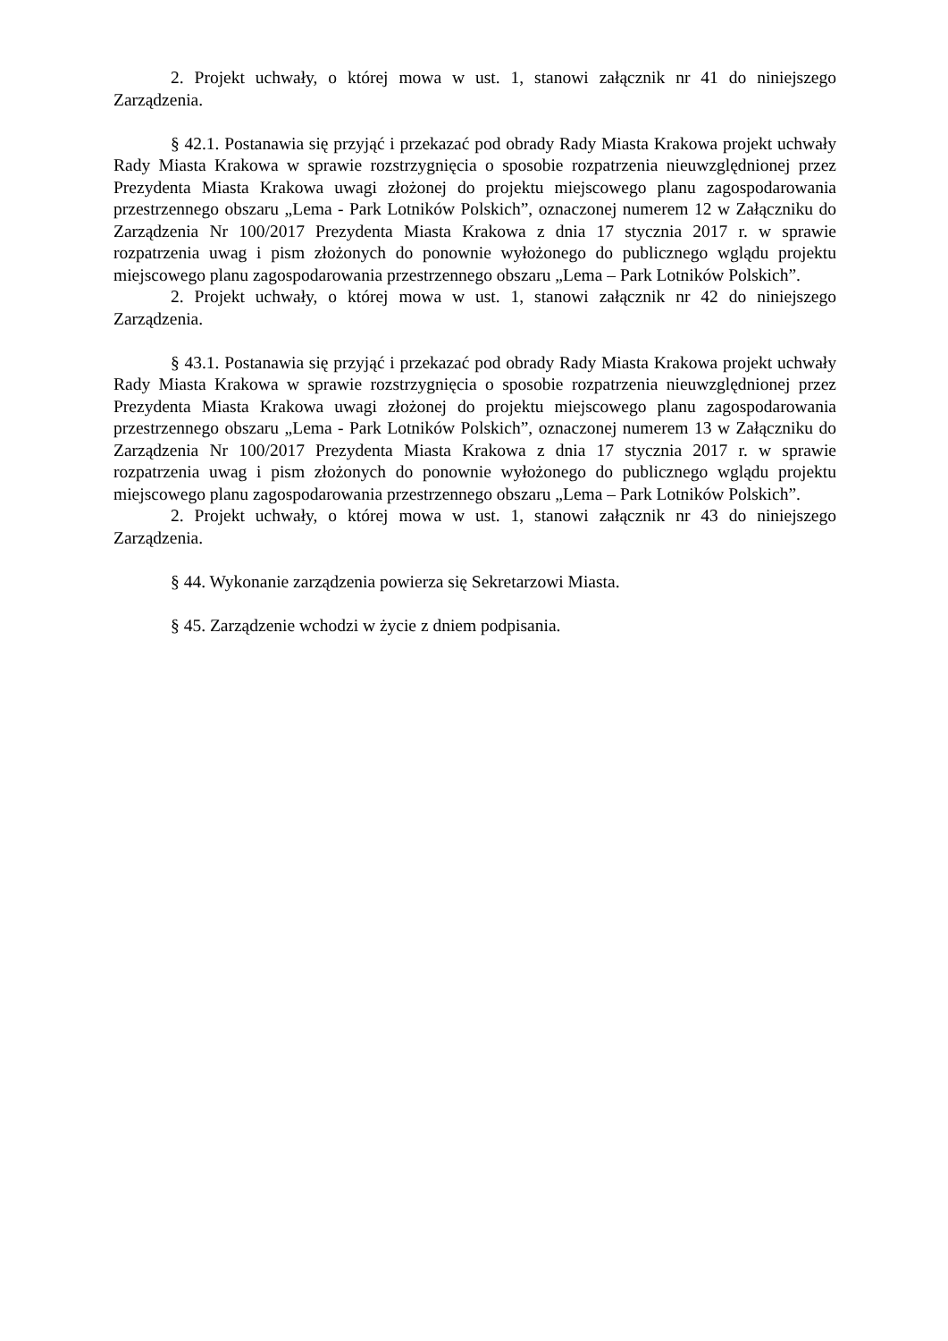2. Projekt uchwały, o której mowa w ust. 1, stanowi załącznik nr 41 do niniejszego Zarządzenia.
§ 42.1. Postanawia się przyjąć i przekazać pod obrady Rady Miasta Krakowa projekt uchwały Rady Miasta Krakowa w sprawie rozstrzygnięcia o sposobie rozpatrzenia nieuwzględnionej przez Prezydenta Miasta Krakowa uwagi złożonej do projektu miejscowego planu zagospodarowania przestrzennego obszaru „Lema - Park Lotników Polskich”, oznaczonej numerem 12 w Załączniku do Zarządzenia Nr 100/2017 Prezydenta Miasta Krakowa z dnia 17 stycznia 2017 r. w sprawie rozpatrzenia uwag i pism złożonych do ponownie wyłożonego do publicznego wglądu projektu miejscowego planu zagospodarowania przestrzennego obszaru „Lema – Park Lotników Polskich”.
2. Projekt uchwały, o której mowa w ust. 1, stanowi załącznik nr 42 do niniejszego Zarządzenia.
§ 43.1. Postanawia się przyjąć i przekazać pod obrady Rady Miasta Krakowa projekt uchwały Rady Miasta Krakowa w sprawie rozstrzygnięcia o sposobie rozpatrzenia nieuwzględnionej przez Prezydenta Miasta Krakowa uwagi złożonej do projektu miejscowego planu zagospodarowania przestrzennego obszaru „Lema - Park Lotników Polskich”, oznaczonej numerem 13 w Załączniku do Zarządzenia Nr 100/2017 Prezydenta Miasta Krakowa z dnia 17 stycznia 2017 r. w sprawie rozpatrzenia uwag i pism złożonych do ponownie wyłożonego do publicznego wglądu projektu miejscowego planu zagospodarowania przestrzennego obszaru „Lema – Park Lotników Polskich”.
2. Projekt uchwały, o której mowa w ust. 1, stanowi załącznik nr 43 do niniejszego Zarządzenia.
§ 44. Wykonanie zarządzenia powierza się Sekretarzowi Miasta.
§ 45. Zarządzenie wchodzi w życie z dniem podpisania.